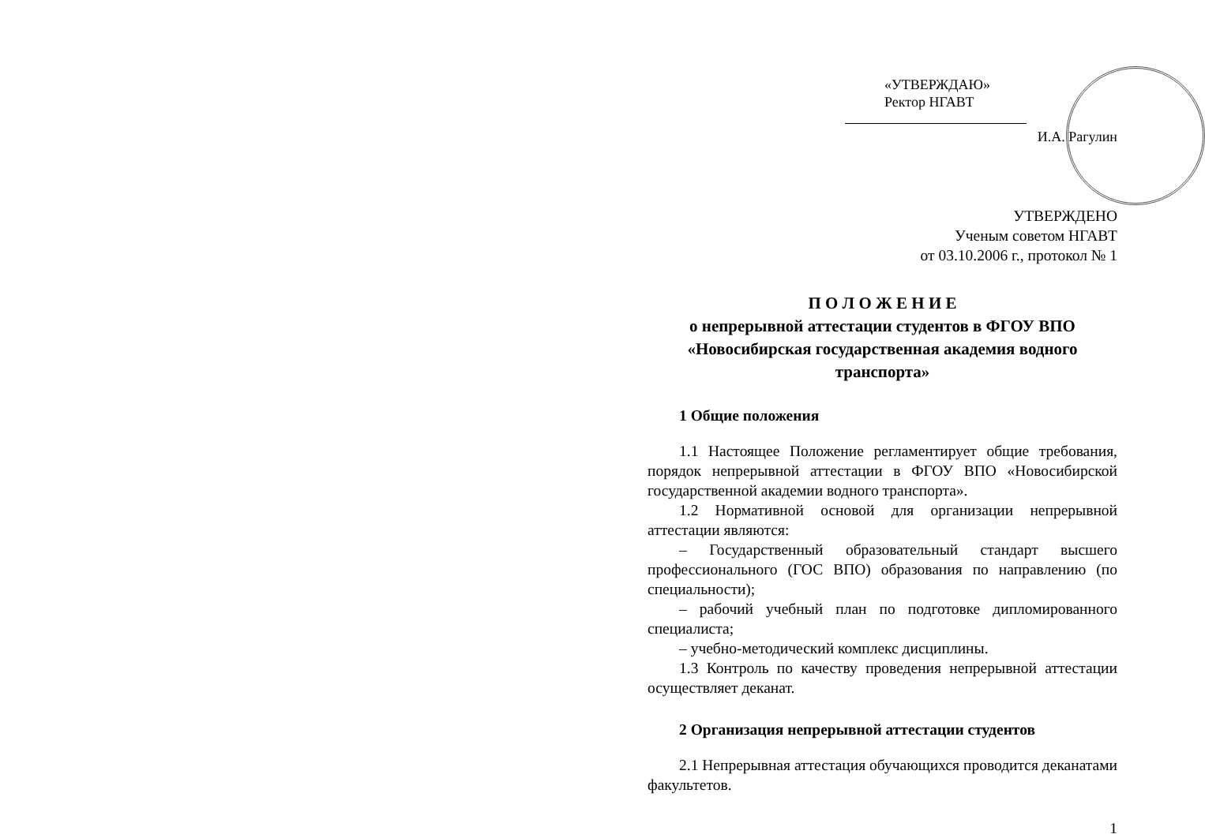«УТВЕРЖДАЮ»
Ректор НГАВТ
И.А. Рагулин
УТВЕРЖДЕНО
Ученым советом НГАВТ
от 03.10.2006 г., протокол № 1
П О Л О Ж Е Н И Е
о непрерывной аттестации студентов в ФГОУ ВПО «Новосибирская государственная академия водного транспорта»
1 Общие положения
1.1 Настоящее Положение регламентирует общие требования, порядок непрерывной аттестации в ФГОУ ВПО «Новосибирской государственной академии водного транспорта».
1.2 Нормативной основой для организации непрерывной аттестации являются:
– Государственный образовательный стандарт высшего профессионального (ГОС ВПО) образования по направлению (по специальности);
– рабочий учебный план по подготовке дипломированного специалиста;
– учебно-методический комплекс дисциплины.
1.3 Контроль по качеству проведения непрерывной аттестации осуществляет деканат.
2 Организация непрерывной аттестации студентов
2.1 Непрерывная аттестация обучающихся проводится деканатами факультетов.
1